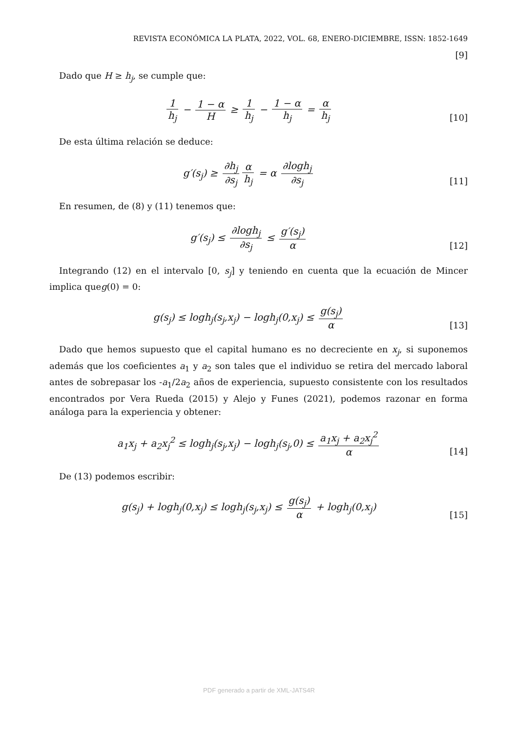REVISTA ECONÓMICA LA PLATA, 2022, VOL. 68, ENERO-DICIEMBRE, ISSN: 1852-1649
[9]
Dado que H ≥ h<sub>j</sub>, se cumple que:
1 h<sub>j</sub> − 1 − α H ≥ 1 h<sub>j</sub> − 1 − α h<sub>j</sub> = α h<sub>j</sub>
[10]
De esta última relación se deduce:
g′(s<sub>j</sub>) ≥ ∂h<sub>j</sub> ∂s<sub>j</sub> α h<sub>j</sub> = α ∂logh<sub>j</sub> ∂s<sub>j</sub>
[11]
En resumen, de (8) y (11) tenemos que:
g′(s<sub>j</sub>) ≤ ∂logh<sub>j</sub> ∂s<sub>j</sub> ≤ g′(s<sub>j</sub>) α
[12]
Integrando (12) en el intervalo [0, s<sub>j</sub>] y teniendo en cuenta que la ecuación de Mincer implica queg(0) = 0:
g(s<sub>j</sub>) ≤ logh<sub>j</sub>(s<sub>j</sub>,x<sub>j</sub>) − logh<sub>j</sub>(0,x<sub>j</sub>) ≤ g(s<sub>j</sub>) α
[13]
Dado que hemos supuesto que el capital humano es no decreciente en x<sub>j</sub>, si suponemos además que los coeficientes a<sub>1</sub> y a<sub>2</sub> son tales que el individuo se retira del mercado laboral antes de sobrepasar los -a<sub>1</sub>/2a<sub>2</sub> años de experiencia, supuesto consistente con los resultados encontrados por Vera Rueda (2015) y Alejo y Funes (2021), podemos razonar en forma análoga para la experiencia y obtener:
a<sub>1</sub>x<sub>j</sub> + a<sub>2</sub>x<sub>j</sub><sup>2</sup> ≤ logh<sub>j</sub>(s<sub>j</sub>,x<sub>j</sub>) − logh<sub>j</sub>(s<sub>j</sub>,0) ≤ a<sub>1</sub>x<sub>j</sub> + a<sub>2</sub>x<sub>j</sub><sup>2</sup> α
[14]
De (13) podemos escribir:
g(s<sub>j</sub>) + logh<sub>j</sub>(0,x<sub>j</sub>) ≤ logh<sub>j</sub>(s<sub>j</sub>,x<sub>j</sub>) ≤ g(s<sub>j</sub>) α + logh<sub>j</sub>(0,x<sub>j</sub>)
[15]
PDF generado a partir de XML-JATS4R